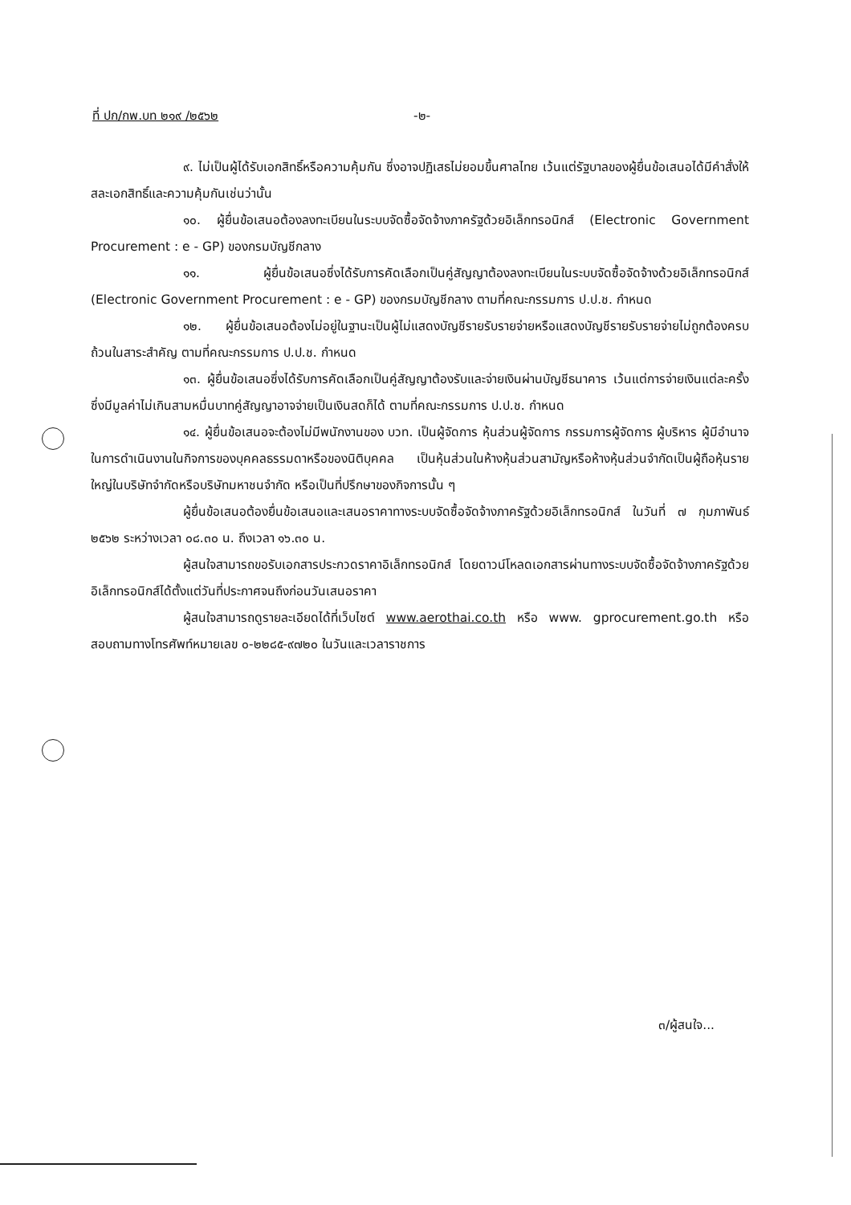ที่ ปก/กพ.บท ๒๑๙ /๒๕๖๒ -๒-
๙. ไม่เป็นผู้ได้รับเอกสิทธิ์หรือความคุ้มกัน ซึ่งอาจปฏิเสธไม่ยอมขึ้นศาลไทย เว้นแต่รัฐบาลของผู้ยื่นข้อเสนอได้มีคำสั่งให้สละเอกสิทธิ์และความคุ้มกันเช่นว่านั้น
๑๐. ผู้ยื่นข้อเสนอต้องลงทะเบียนในระบบจัดซื้อจัดจ้างภาครัฐด้วยอิเล็กทรอนิกส์ (Electronic Government Procurement : e - GP) ของกรมบัญชีกลาง
๑๑. ผู้ยื่นข้อเสนอซึ่งได้รับการคัดเลือกเป็นคู่สัญญาต้องลงทะเบียนในระบบจัดซื้อจัดจ้างด้วยอิเล็กทรอนิกส์ (Electronic Government Procurement : e - GP) ของกรมบัญชีกลาง ตามที่คณะกรรมการ ป.ป.ช. กำหนด
๑๒. ผู้ยื่นข้อเสนอต้องไม่อยู่ในฐานะเป็นผู้ไม่แสดงบัญชีรายรับรายจ่ายหรือแสดงบัญชีรายรับรายจ่ายไม่ถูกต้องครบถ้วนในสาระสำคัญ ตามที่คณะกรรมการ ป.ป.ช. กำหนด
๑๓. ผู้ยื่นข้อเสนอซึ่งได้รับการคัดเลือกเป็นคู่สัญญาต้องรับและจ่ายเงินผ่านบัญชีธนาคาร เว้นแต่การจ่ายเงินแต่ละครั้งซึ่งมีมูลค่าไม่เกินสามหมื่นบาทคู่สัญญาอาจจ่ายเป็นเงินสดก็ได้ ตามที่คณะกรรมการ ป.ป.ช. กำหนด
๑๔. ผู้ยื่นข้อเสนอจะต้องไม่มีพนักงานของ บวท. เป็นผู้จัดการ หุ้นส่วนผู้จัดการ กรรมการผู้จัดการ ผู้บริหาร ผู้มีอำนาจในการดำเนินงานในกิจการของบุคคลธรรมดาหรือของนิติบุคคล เป็นหุ้นส่วนในห้างหุ้นส่วนสามัญหรือห้างหุ้นส่วนจำกัดเป็นผู้ถือหุ้นรายใหญ่ในบริษัทจำกัดหรือบริษัทมหาชนจำกัด หรือเป็นที่ปรึกษาของกิจการนั้น ๆ
ผู้ยื่นข้อเสนอต้องยื่นข้อเสนอและเสนอราคาทางระบบจัดซื้อจัดจ้างภาครัฐด้วยอิเล็กทรอนิกส์ ในวันที่ ๗ กุมภาพันธ์ ๒๕๖๒ ระหว่างเวลา ๐๘.๓๐ น. ถึงเวลา ๑๖.๓๐ น.
ผู้สนใจสามารถขอรับเอกสารประกวดราคาอิเล็กทรอนิกส์ โดยดาวน์โหลดเอกสารผ่านทางระบบจัดซื้อจัดจ้างภาครัฐด้วยอิเล็กทรอนิกส์ได้ตั้งแต่วันที่ประกาศจนถึงก่อนวันเสนอราคา
ผู้สนใจสามารถดูรายละเอียดได้ที่เว็บไซต์ www.aerothai.co.th หรือ www. gprocurement.go.th หรือสอบถามทางโทรศัพท์หมายเลข ๐-๒๒๘๕-๙๗๒๐ ในวันและเวลาราชการ
๓/ผู้สนใจ...